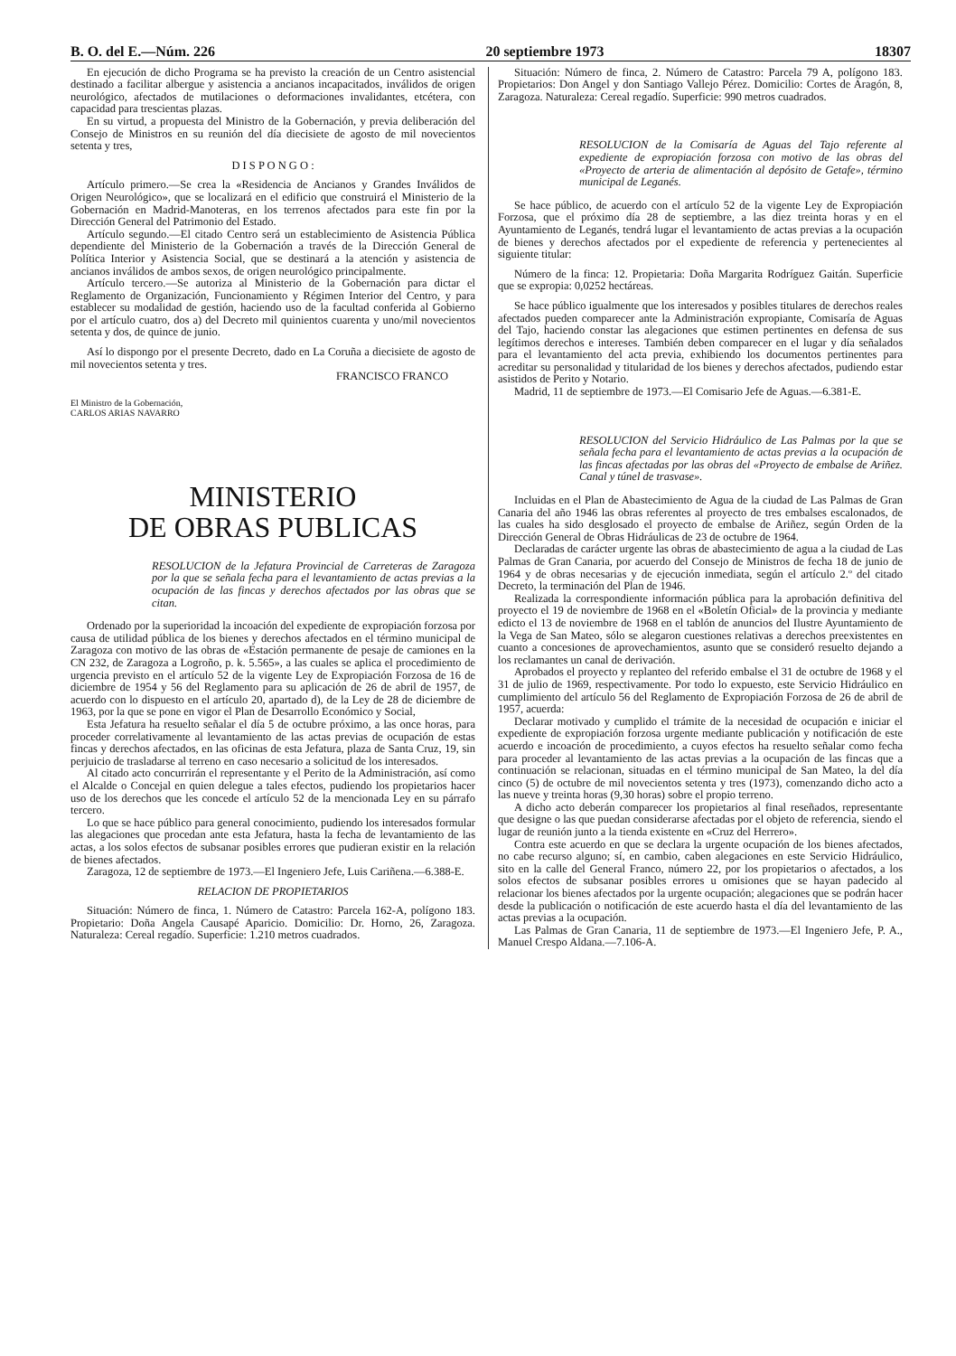B. O. del E.—Núm. 226 20 septiembre 1973 18307
En ejecución de dicho Programa se ha previsto la creación de un Centro asistencial destinado a facilitar albergue y asistencia a ancianos incapacitados, inválidos de origen neurológico, afectados de mutilaciones o deformaciones invalidantes, etcétera, con capacidad para trescientas plazas.
En su virtud, a propuesta del Ministro de la Gobernación, y previa deliberación del Consejo de Ministros en su reunión del día diecisiete de agosto de mil novecientos setenta y tres,
D I S P O N G O :
Artículo primero.—Se crea la «Residencia de Ancianos y Grandes Inválidos de Origen Neurológico», que se localizará en el edificio que construirá el Ministerio de la Gobernación en Madrid-Manoteras, en los terrenos afectados para este fin por la Dirección General del Patrimonio del Estado.
Artículo segundo.—El citado Centro será un establecimiento de Asistencia Pública dependiente del Ministerio de la Gobernación a través de la Dirección General de Política Interior y Asistencia Social, que se destinará a la atención y asistencia de ancianos inválidos de ambos sexos, de origen neurológico principalmente.
Artículo tercero.—Se autoriza al Ministerio de la Gobernación para dictar el Reglamento de Organización, Funcionamiento y Régimen Interior del Centro, y para establecer su modalidad de gestión, haciendo uso de la facultad conferida al Gobierno por el artículo cuatro, dos a) del Decreto mil quinientos cuarenta y uno/mil novecientos setenta y dos, de quince de junio.
Así lo dispongo por el presente Decreto, dado en La Coruña a diecisiete de agosto de mil novecientos setenta y tres.
FRANCISCO FRANCO
El Ministro de la Gobernación,
CARLOS ARIAS NAVARRO
MINISTERIO
DE OBRAS PUBLICAS
RESOLUCION de la Jefatura Provincial de Carreteras de Zaragoza por la que se señala fecha para el levantamiento de actas previas a la ocupación de las fincas y derechos afectados por las obras que se citan.
Ordenado por la superioridad la incoación del expediente de expropiación forzosa por causa de utilidad pública de los bienes y derechos afectados en el término municipal de Zaragoza con motivo de las obras de «Estación permanente de pesaje de camiones en la CN 232, de Zaragoza a Logroño, p. k. 5.565», a las cuales se aplica el procedimiento de urgencia previsto en el artículo 52 de la vigente Ley de Expropiación Forzosa de 16 de diciembre de 1954 y 56 del Reglamento para su aplicación de 26 de abril de 1957, de acuerdo con lo dispuesto en el artículo 20, apartado d), de la Ley de 28 de diciembre de 1963, por la que se pone en vigor el Plan de Desarrollo Económico y Social,
Esta Jefatura ha resuelto señalar el día 5 de octubre próximo, a las once horas, para proceder correlativamente al levantamiento de las actas previas de ocupación de estas fincas y derechos afectados, en las oficinas de esta Jefatura, plaza de Santa Cruz, 19, sin perjuicio de trasladarse al terreno en caso necesario a solicitud de los interesados.
Al citado acto concurrirán el representante y el Perito de la Administración, así como el Alcalde o Concejal en quien delegue a tales efectos, pudiendo los propietarios hacer uso de los derechos que les concede el artículo 52 de la mencionada Ley en su párrafo tercero.
Lo que se hace público para general conocimiento, pudiendo los interesados formular las alegaciones que procedan ante esta Jefatura, hasta la fecha de levantamiento de las actas, a los solos efectos de subsanar posibles errores que pudieran existir en la relación de bienes afectados.
Zaragoza, 12 de septiembre de 1973.—El Ingeniero Jefe, Luis Cariñena.—6.388-E.
RELACION DE PROPIETARIOS
Situación: Número de finca, 1. Número de Catastro: Parcela 162-A, polígono 183. Propietario: Doña Angela Causapé Aparicio. Domicilio: Dr. Horno, 26, Zaragoza. Naturaleza: Cereal regadío. Superficie: 1.210 metros cuadrados.
Situación: Número de finca, 2. Número de Catastro: Parcela 79 A, polígono 183. Propietarios: Don Angel y don Santiago Vallejo Pérez. Domicilio: Cortes de Aragón, 8, Zaragoza. Naturaleza: Cereal regadío. Superficie: 990 metros cuadrados.
RESOLUCION de la Comisaría de Aguas del Tajo referente al expediente de expropiación forzosa con motivo de las obras del «Proyecto de arteria de alimentación al depósito de Getafe», término municipal de Leganés.
Se hace público, de acuerdo con el artículo 52 de la vigente Ley de Expropiación Forzosa, que el próximo día 28 de septiembre, a las diez treinta horas y en el Ayuntamiento de Leganés, tendrá lugar el levantamiento de actas previas a la ocupación de bienes y derechos afectados por el expediente de referencia y pertenecientes al siguiente titular:
Número de la finca: 12. Propietaria: Doña Margarita Rodríguez Gaitán. Superficie que se expropia: 0,0252 hectáreas.
Se hace público igualmente que los interesados y posibles titulares de derechos reales afectados pueden comparecer ante la Administración expropiante, Comisaría de Aguas del Tajo, haciendo constar las alegaciones que estimen pertinentes en defensa de sus legítimos derechos e intereses. También deben comparecer en el lugar y día señalados para el levantamiento del acta previa, exhibiendo los documentos pertinentes para acreditar su personalidad y titularidad de los bienes y derechos afectados, pudiendo estar asistidos de Perito y Notario.
Madrid, 11 de septiembre de 1973.—El Comisario Jefe de Aguas.—6.381-E.
RESOLUCION del Servicio Hidráulico de Las Palmas por la que se señala fecha para el levantamiento de actas previas a la ocupación de las fincas afectadas por las obras del «Proyecto de embalse de Ariñez. Canal y túnel de trasvase».
Incluidas en el Plan de Abastecimiento de Agua de la ciudad de Las Palmas de Gran Canaria del año 1946 las obras referentes al proyecto de tres embalses escalonados, de las cuales ha sido desglosado el proyecto de embalse de Ariñez, según Orden de la Dirección General de Obras Hidráulicas de 23 de octubre de 1964.
Declaradas de carácter urgente las obras de abastecimiento de agua a la ciudad de Las Palmas de Gran Canaria, por acuerdo del Consejo de Ministros de fecha 18 de junio de 1964 y de obras necesarias y de ejecución inmediata, según el artículo 2.º del citado Decreto, la terminación del Plan de 1946.
Realizada la correspondiente información pública para la aprobación definitiva del proyecto el 19 de noviembre de 1968 en el «Boletín Oficial» de la provincia y mediante edicto el 13 de noviembre de 1968 en el tablón de anuncios del Ilustre Ayuntamiento de la Vega de San Mateo, sólo se alegaron cuestiones relativas a derechos preexistentes en cuanto a concesiones de aprovechamientos, asunto que se consideró resuelto dejando a los reclamantes un canal de derivación.
Aprobados el proyecto y replanteo del referido embalse el 31 de octubre de 1968 y el 31 de julio de 1969, respectivamente. Por todo lo expuesto, este Servicio Hidráulico en cumplimiento del artículo 56 del Reglamento de Expropiación Forzosa de 26 de abril de 1957, acuerda:
Declarar motivado y cumplido el trámite de la necesidad de ocupación e iniciar el expediente de expropiación forzosa urgente mediante publicación y notificación de este acuerdo e incoación de procedimiento, a cuyos efectos ha resuelto señalar como fecha para proceder al levantamiento de las actas previas a la ocupación de las fincas que a continuación se relacionan, situadas en el término municipal de San Mateo, la del día cinco (5) de octubre de mil novecientos setenta y tres (1973), comenzando dicho acto a las nueve y treinta horas (9,30 horas) sobre el propio terreno.
A dicho acto deberán comparecer los propietarios al final reseñados, representante que designe o las que puedan considerarse afectadas por el objeto de referencia, siendo el lugar de reunión junto a la tienda existente en «Cruz del Herrero».
Contra este acuerdo en que se declara la urgente ocupación de los bienes afectados, no cabe recurso alguno; sí, en cambio, caben alegaciones en este Servicio Hidráulico, sito en la calle del General Franco, número 22, por los propietarios o afectados, a los solos efectos de subsanar posibles errores u omisiones que se hayan padecido al relacionar los bienes afectados por la urgente ocupación; alegaciones que se podrán hacer desde la publicación o notificación de este acuerdo hasta el día del levantamiento de las actas previas a la ocupación.
Las Palmas de Gran Canaria, 11 de septiembre de 1973.—El Ingeniero Jefe, P. A., Manuel Crespo Aldana.—7.106-A.